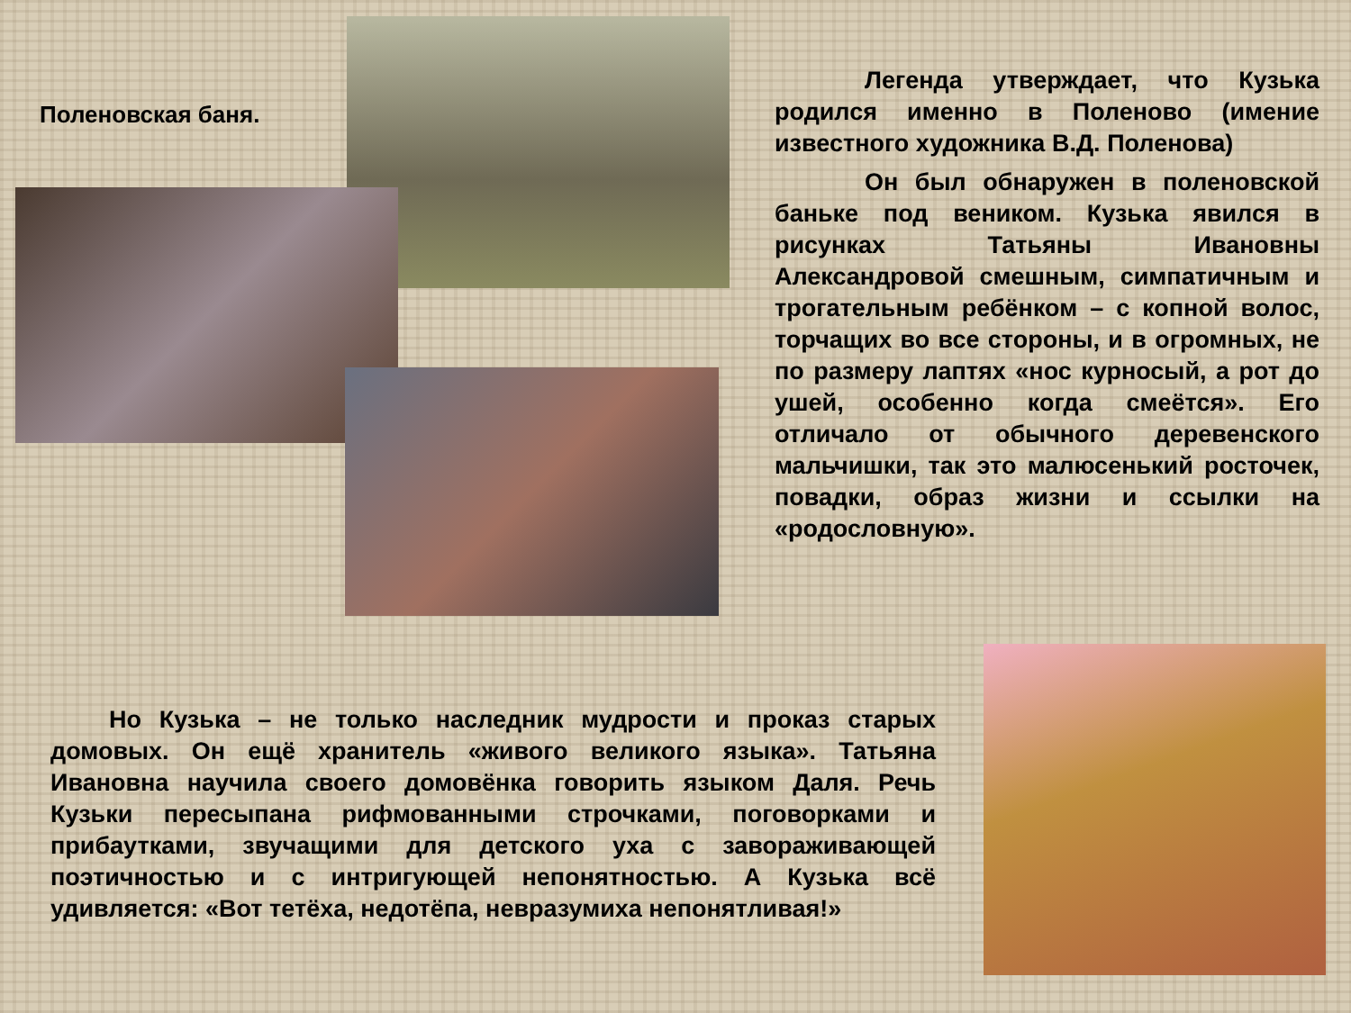Поленовская баня.
Легенда утверждает, что Кузька родился именно в Поленово (имение известного художника В.Д. Поленова)
Он был обнаружен в поленовской баньке под веником. Кузька явился в рисунках Татьяны Ивановны Александровой смешным, симпатичным и трогательным ребёнком – с копной волос, торчащих во все стороны, и в огромных, не по размеру лаптях «нос курносый, а рот до ушей, особенно когда смеётся». Его отличало от обычного деревенского мальчишки, так это малюсенький росточек, повадки, образ жизни и ссылки на «родословную».
Но Кузька – не только наследник мудрости и проказ старых домовых. Он ещё хранитель «живого великого языка». Татьяна Ивановна научила своего домовёнка говорить языком Даля. Речь Кузьки пересыпана рифмованными строчками, поговорками и прибаутками, звучащими для детского уха с завораживающей поэтичностью и с интригующей непонятностью. А Кузька всё удивляется: «Вот тетёха, недотёпа, невразумиха непонятливая!»